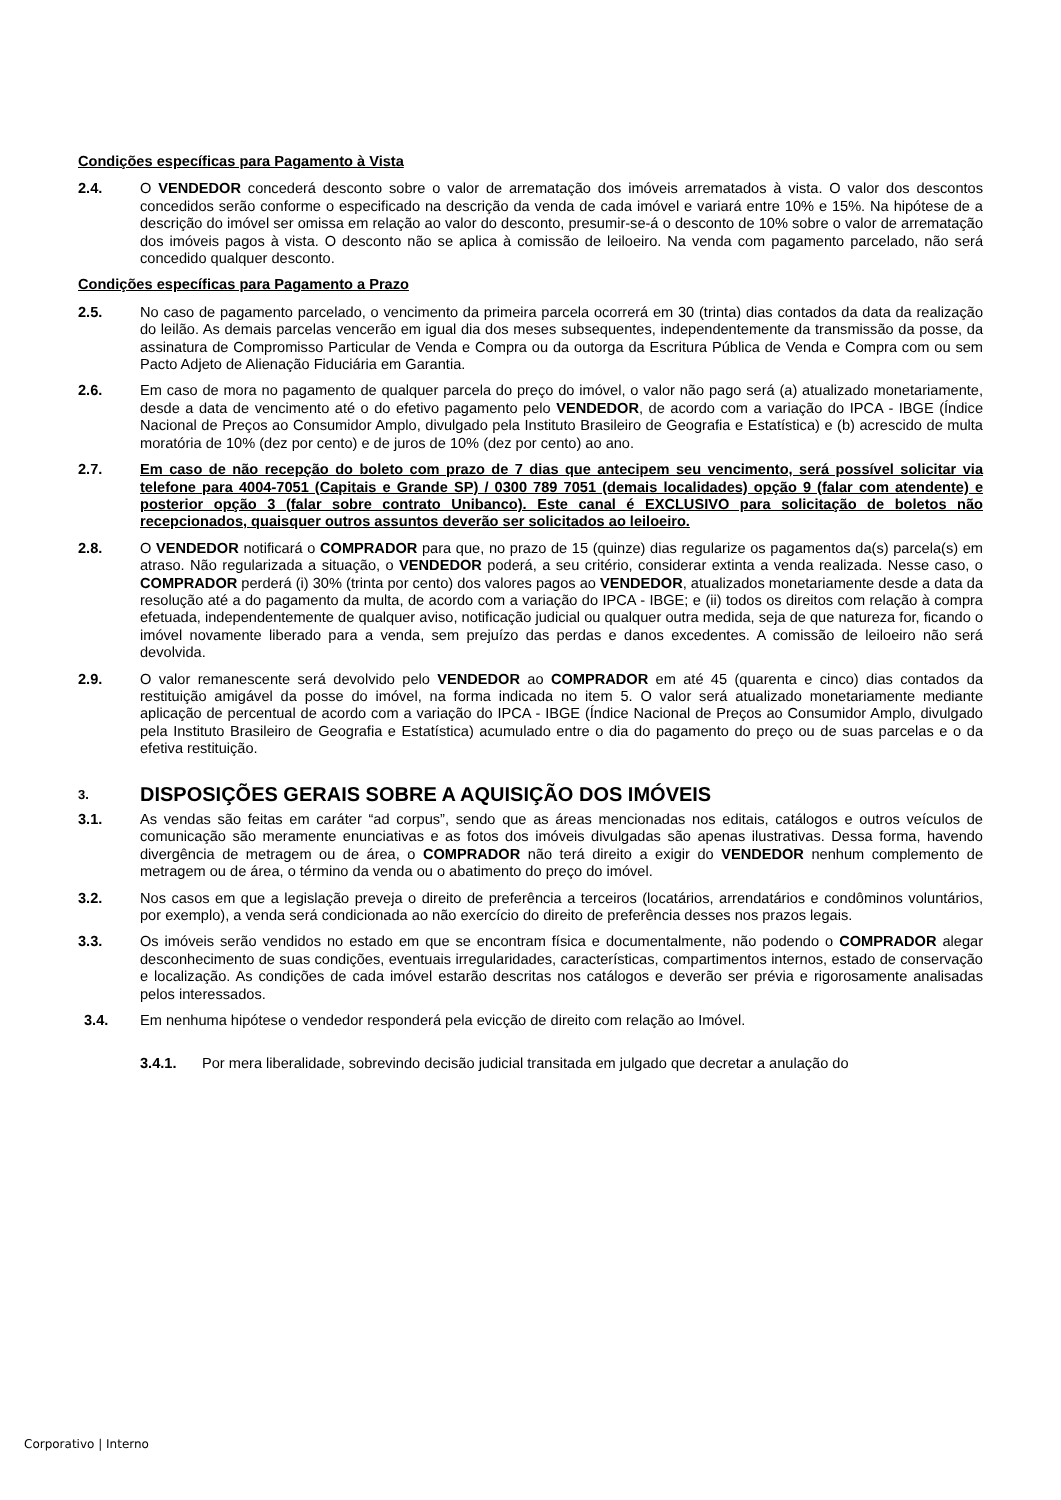Condições específicas para Pagamento à Vista
2.4. O VENDEDOR concederá desconto sobre o valor de arrematação dos imóveis arrematados à vista. O valor dos descontos concedidos serão conforme o especificado na descrição da venda de cada imóvel e variará entre 10% e 15%. Na hipótese de a descrição do imóvel ser omissa em relação ao valor do desconto, presumir-se-á o desconto de 10% sobre o valor de arrematação dos imóveis pagos à vista. O desconto não se aplica à comissão de leiloeiro. Na venda com pagamento parcelado, não será concedido qualquer desconto.
Condições específicas para Pagamento a Prazo
2.5. No caso de pagamento parcelado, o vencimento da primeira parcela ocorrerá em 30 (trinta) dias contados da data da realização do leilão. As demais parcelas vencerão em igual dia dos meses subsequentes, independentemente da transmissão da posse, da assinatura de Compromisso Particular de Venda e Compra ou da outorga da Escritura Pública de Venda e Compra com ou sem Pacto Adjeto de Alienação Fiduciária em Garantia.
2.6. Em caso de mora no pagamento de qualquer parcela do preço do imóvel, o valor não pago será (a) atualizado monetariamente, desde a data de vencimento até o do efetivo pagamento pelo VENDEDOR, de acordo com a variação do IPCA - IBGE (Índice Nacional de Preços ao Consumidor Amplo, divulgado pela Instituto Brasileiro de Geografia e Estatística) e (b) acrescido de multa moratória de 10% (dez por cento) e de juros de 10% (dez por cento) ao ano.
2.7. Em caso de não recepção do boleto com prazo de 7 dias que antecipem seu vencimento, será possível solicitar via telefone para 4004-7051 (Capitais e Grande SP) / 0300 789 7051 (demais localidades) opção 9 (falar com atendente) e posterior opção 3 (falar sobre contrato Unibanco). Este canal é EXCLUSIVO para solicitação de boletos não recepcionados, quaisquer outros assuntos deverão ser solicitados ao leiloeiro.
2.8. O VENDEDOR notificará o COMPRADOR para que, no prazo de 15 (quinze) dias regularize os pagamentos da(s) parcela(s) em atraso. Não regularizada a situação, o VENDEDOR poderá, a seu critério, considerar extinta a venda realizada. Nesse caso, o COMPRADOR perderá (i) 30% (trinta por cento) dos valores pagos ao VENDEDOR, atualizados monetariamente desde a data da resolução até a do pagamento da multa, de acordo com a variação do IPCA - IBGE; e (ii) todos os direitos com relação à compra efetuada, independentemente de qualquer aviso, notificação judicial ou qualquer outra medida, seja de que natureza for, ficando o imóvel novamente liberado para a venda, sem prejuízo das perdas e danos excedentes. A comissão de leiloeiro não será devolvida.
2.9. O valor remanescente será devolvido pelo VENDEDOR ao COMPRADOR em até 45 (quarenta e cinco) dias contados da restituição amigável da posse do imóvel, na forma indicada no item 5. O valor será atualizado monetariamente mediante aplicação de percentual de acordo com a variação do IPCA - IBGE (Índice Nacional de Preços ao Consumidor Amplo, divulgado pela Instituto Brasileiro de Geografia e Estatística) acumulado entre o dia do pagamento do preço ou de suas parcelas e o da efetiva restituição.
3. DISPOSIÇÕES GERAIS SOBRE A AQUISIÇÃO DOS IMÓVEIS
3.1. As vendas são feitas em caráter “ad corpus”, sendo que as áreas mencionadas nos editais, catálogos e outros veículos de comunicação são meramente enunciativas e as fotos dos imóveis divulgadas são apenas ilustrativas. Dessa forma, havendo divergência de metragem ou de área, o COMPRADOR não terá direito a exigir do VENDEDOR nenhum complemento de metragem ou de área, o término da venda ou o abatimento do preço do imóvel.
3.2. Nos casos em que a legislação preveja o direito de preferência a terceiros (locatários, arrendatários e condôminos voluntários, por exemplo), a venda será condicionada ao não exercício do direito de preferência desses nos prazos legais.
3.3. Os imóveis serão vendidos no estado em que se encontram física e documentalmente, não podendo o COMPRADOR alegar desconhecimento de suas condições, eventuais irregularidades, características, compartimentos internos, estado de conservação e localização. As condições de cada imóvel estarão descritas nos catálogos e deverão ser prévia e rigorosamente analisadas pelos interessados.
3.4. Em nenhuma hipótese o vendedor responderá pela evicção de direito com relação ao Imóvel.
3.4.1. Por mera liberalidade, sobrevindo decisão judicial transitada em julgado que decretar a anulação do
Corporativo | Interno